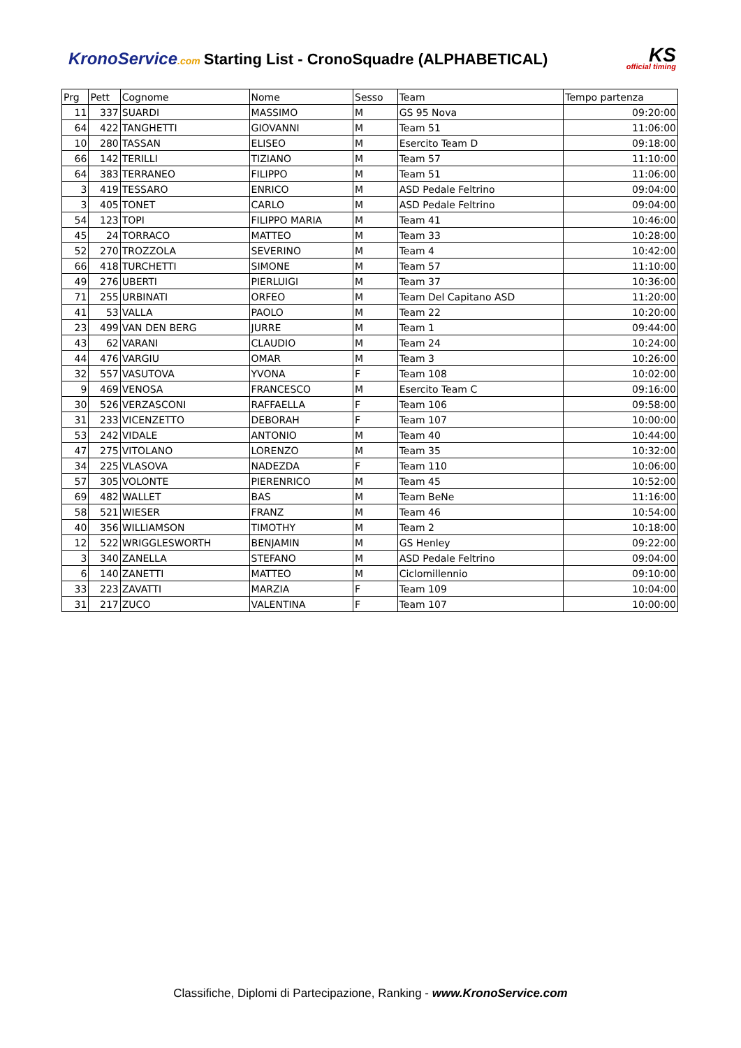KronoService.com Starting List - CronoSquadre (ALPHABETICAL)
KS
official timing
| Prg | Pett | Cognome | Nome | Sesso | Team | Tempo partenza |
| --- | --- | --- | --- | --- | --- | --- |
| 11 | 337 | SUARDI | MASSIMO | M | GS 95 Nova | 09:20:00 |
| 64 | 422 | TANGHETTI | GIOVANNI | M | Team 51 | 11:06:00 |
| 10 | 280 | TASSAN | ELISEO | M | Esercito Team D | 09:18:00 |
| 66 | 142 | TERILLI | TIZIANO | M | Team 57 | 11:10:00 |
| 64 | 383 | TERRANEO | FILIPPO | M | Team 51 | 11:06:00 |
| 3 | 419 | TESSARO | ENRICO | M | ASD Pedale Feltrino | 09:04:00 |
| 3 | 405 | TONET | CARLO | M | ASD Pedale Feltrino | 09:04:00 |
| 54 | 123 | TOPI | FILIPPO MARIA | M | Team 41 | 10:46:00 |
| 45 | 24 | TORRACO | MATTEO | M | Team 33 | 10:28:00 |
| 52 | 270 | TROZZOLA | SEVERINO | M | Team 4 | 10:42:00 |
| 66 | 418 | TURCHETTI | SIMONE | M | Team 57 | 11:10:00 |
| 49 | 276 | UBERTI | PIERLUIGI | M | Team 37 | 10:36:00 |
| 71 | 255 | URBINATI | ORFEO | M | Team Del Capitano ASD | 11:20:00 |
| 41 | 53 | VALLA | PAOLO | M | Team 22 | 10:20:00 |
| 23 | 499 | VAN DEN BERG | JURRE | M | Team 1 | 09:44:00 |
| 43 | 62 | VARANI | CLAUDIO | M | Team 24 | 10:24:00 |
| 44 | 476 | VARGIU | OMAR | M | Team 3 | 10:26:00 |
| 32 | 557 | VASUTOVA | YVONA | F | Team 108 | 10:02:00 |
| 9 | 469 | VENOSA | FRANCESCO | M | Esercito Team C | 09:16:00 |
| 30 | 526 | VERZASCONI | RAFFAELLA | F | Team 106 | 09:58:00 |
| 31 | 233 | VICENZETTO | DEBORAH | F | Team 107 | 10:00:00 |
| 53 | 242 | VIDALE | ANTONIO | M | Team 40 | 10:44:00 |
| 47 | 275 | VITOLANO | LORENZO | M | Team 35 | 10:32:00 |
| 34 | 225 | VLASOVA | NADEZDA | F | Team 110 | 10:06:00 |
| 57 | 305 | VOLONTE | PIERENRICO | M | Team 45 | 10:52:00 |
| 69 | 482 | WALLET | BAS | M | Team BeNe | 11:16:00 |
| 58 | 521 | WIESER | FRANZ | M | Team 46 | 10:54:00 |
| 40 | 356 | WILLIAMSON | TIMOTHY | M | Team 2 | 10:18:00 |
| 12 | 522 | WRIGGLESWORTH | BENJAMIN | M | GS Henley | 09:22:00 |
| 3 | 340 | ZANELLA | STEFANO | M | ASD Pedale Feltrino | 09:04:00 |
| 6 | 140 | ZANETTI | MATTEO | M | Ciclomillennio | 09:10:00 |
| 33 | 223 | ZAVATTI | MARZIA | F | Team 109 | 10:04:00 |
| 31 | 217 | ZUCO | VALENTINA | F | Team 107 | 10:00:00 |
Classifiche, Diplomi di Partecipazione, Ranking - www.KronoService.com